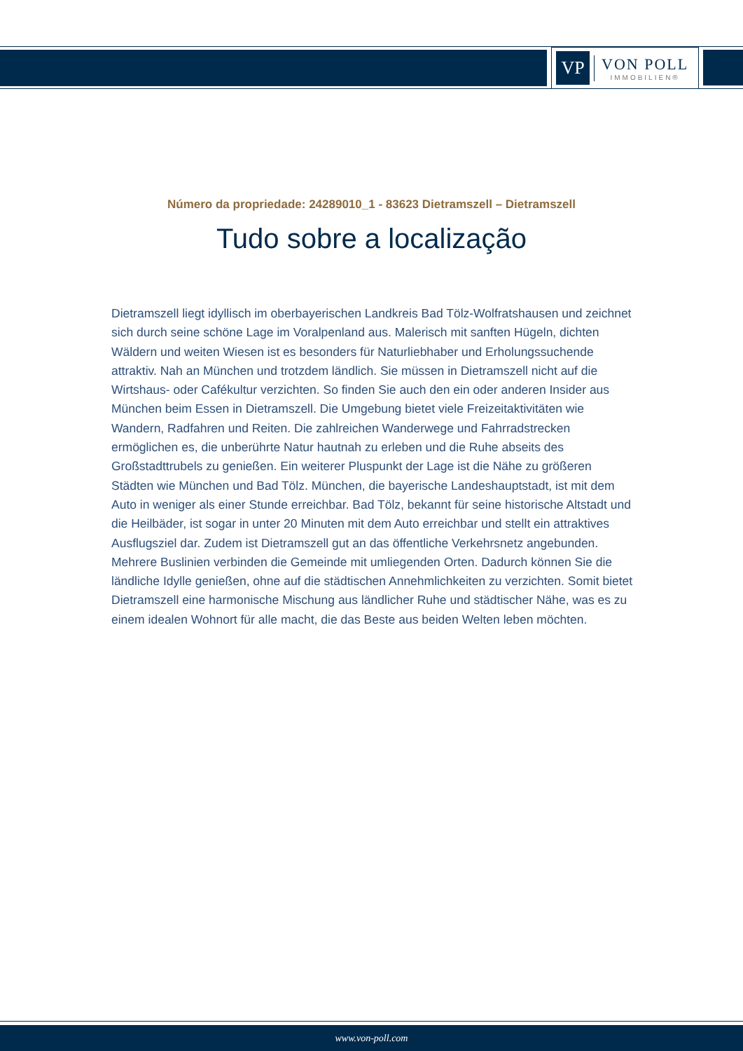VP
VON POLL
IMMOBILIEN®
Número da propriedade: 24289010_1 - 83623 Dietramszell – Dietramszell
Tudo sobre a localização
Dietramszell liegt idyllisch im oberbayerischen Landkreis Bad Tölz-Wolfratshausen und zeichnet sich durch seine schöne Lage im Voralpenland aus. Malerisch mit sanften Hügeln, dichten Wäldern und weiten Wiesen ist es besonders für Naturliebhaber und Erholungssuchende attraktiv. Nah an München und trotzdem ländlich. Sie müssen in Dietramszell nicht auf die Wirtshaus- oder Cafékultur verzichten. So finden Sie auch den ein oder anderen Insider aus München beim Essen in Dietramszell. Die Umgebung bietet viele Freizeitaktivitäten wie Wandern, Radfahren und Reiten. Die zahlreichen Wanderwege und Fahrradstrecken ermöglichen es, die unberührte Natur hautnah zu erleben und die Ruhe abseits des Großstadttrubels zu genießen. Ein weiterer Pluspunkt der Lage ist die Nähe zu größeren Städten wie München und Bad Tölz. München, die bayerische Landeshauptstadt, ist mit dem Auto in weniger als einer Stunde erreichbar. Bad Tölz, bekannt für seine historische Altstadt und die Heilbäder, ist sogar in unter 20 Minuten mit dem Auto erreichbar und stellt ein attraktives Ausflugsziel dar. Zudem ist Dietramszell gut an das öffentliche Verkehrsnetz angebunden. Mehrere Buslinien verbinden die Gemeinde mit umliegenden Orten. Dadurch können Sie die ländliche Idylle genießen, ohne auf die städtischen Annehmlichkeiten zu verzichten. Somit bietet Dietramszell eine harmonische Mischung aus ländlicher Ruhe und städtischer Nähe, was es zu einem idealen Wohnort für alle macht, die das Beste aus beiden Welten leben möchten.
www.von-poll.com